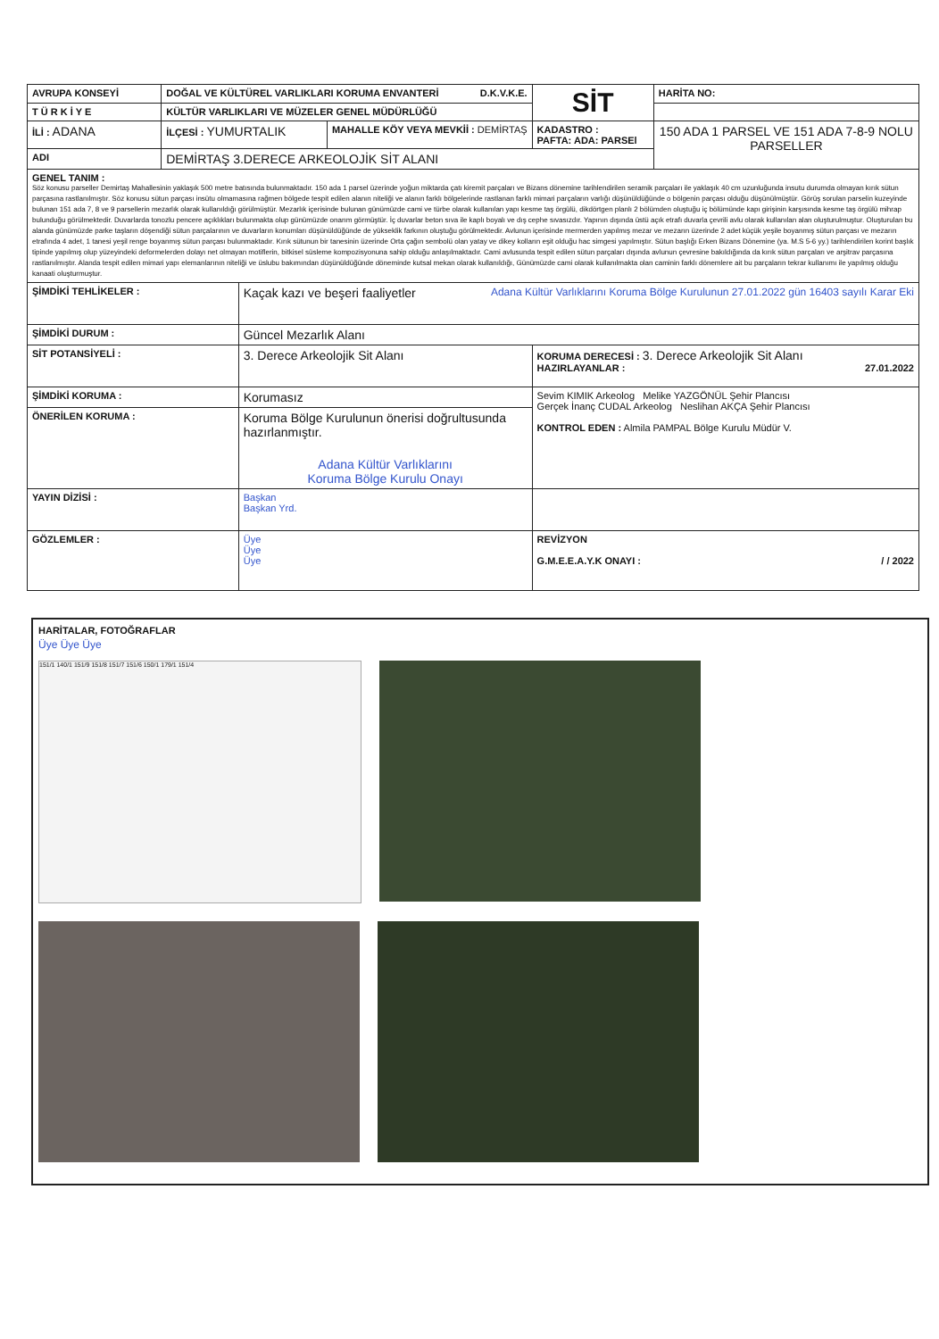| AVRUPA KONSEYİ | DOĞAL VE KÜLTÜREL VARLIKLARI KORUMA ENVANTERİ D.K.V.K.E. | | | SİT | HARİTA NO: | |
| T Ü R K İ Y E | KÜLTÜR VARLIKLARI VE MÜZELER GENEL MÜDÜRLÜĞÜ | | | | | |
| İLİ : ADANA | İLÇESİ : YUMURTALIK | | MAHALLE KÖY VEYA MEVKİİ : DEMİRTAŞ | KADASTRO : PAFTA: ADA: PARSEl | | 150 ADA 1 PARSEL VE 151 ADA 7-8-9 NOLU PARSELLER |
| ADI | DEMİRTAŞ 3.DERECE ARKEOLOJİK SİT ALANI | | | | | |
| GENEL TANIM : Söz konusu parseller Demirtaş Mahallesinin yaklaşık 500 metre batısında bulunmaktadır. 150 ada 1 parsel üzerinde yoğun miktarda çatı kiremit parçaları ve Bizans dönemine tarihlendirilen seramik parçaları ile yaklaşık 40 cm uzunluğunda insutu durumda olmayan kırık sütun parçasına rastlanılmıştır. Söz konusu sütun parçası insütu olmamasına rağmen bölgede tespit edilen alanın niteliği ve alanın farklı bölgelerinde rastlanan farklı mimari parçaların varlığı düşünüldüğünde o bölgenin parçası olduğu düşünülmüştür. Görüş sorulan parselin kuzeyinde bulunan 151 ada 7, 8 ve 9 parsellerin mezarlık olarak kullanıldığı görülmüştür. Mezarlık içerisinde bulunan günümüzde cami ve türbe olarak kullanılan yapı kesme taş örgülü, dikdörtgen planlı 2 bölümden oluştuğu iç bölümünde kapı girişinin karşısında kesme taş örgülü mihrap bulunduğu görülmektedir. Duvarlarda tonozlu pencere açıklıkları bulunmakta olup günümüzde onarım görmüştür. İç duvarlar beton sıva ile kaplı boyalı ve dış cephe sıvasızdır. Yapının dışında üstü açık etrafı duvarla çevrili avlu olarak kullanılan alan oluşturulmuştur. Oluşturulan bu alanda günümüzde parke taşların döşendiği sütun parçalarının ve duvarların konumları düşünüldüğünde de yükseklik farkının oluştuğu görülmektedir. Avlunun içerisinde mermerden yapılmış mezar ve mezarın üzerinde 2 adet küçük yeşile boyanmış sütun parçası ve mezarın etrafında 4 adet, 1 tanesi yeşil renge boyanmış sütun parçası bulunmaktadır. Kırık sütunun bir tanesinin üzerinde Orta çağın sembolü olan yatay ve dikey kolların eşit olduğu hac simgesi yapılmıştır. Sütun başlığı Erken Bizans Dönemine (ya. M.S 5-6 yy.) tarihlendirilen korint başlık tipinde yapılmış olup yüzeyindeki deformelerden dolayı net olmayan motiflerin, bitkisel süsleme kompozisyonuna sahip olduğu anlaşılmaktadır. Cami avlusunda tespit edilen sütun parçaları dışında avlunun çevresine bakıldığında da kırık sütun parçaları ve arşitrav parçasına rastlanılmıştır. Alanda tespit edilen mimari yapı elemanlarının niteliği ve üslubu bakımından düşünüldüğünde döneminde kutsal mekan olarak kullanıldığı, Günümüzde cami olarak kullanılmakta olan caminin farklı dönemlere ait bu parçaların tekrar kullanımı ile yapılmış olduğu kanaati oluşturmuştur. | | | | | | |
| ŞİMDİKİ TEHLİKELER : | | Kaçak kazı ve beşeri faaliyetler Adana Kültür Varlıklarını Koruma Bölge Kurulunun 27.01.2022 gün 16403 sayılı Karar Eki | | | | |
| ŞİMDİKİ DURUM : | | Güncel Mezarlık Alanı | | | | |
| SİT POTANSİYELİ : | | 3. Derece Arkeolojik Sit Alanı | | KORUMA DERECESİ : 3. Derece Arkeolojik Sit Alanı HAZIRLAYANLAR : 27.01.2022 | | |
| ŞİMDİKİ KORUMA : | | Korumasız | | Sevim KIMIK Arkeolog Melike YAZGÖNÜL Şehir Plancısı Gerçek İnanç CUDAL Arkeolog Neslihan AKÇA Şehir Plancısı KONTROL EDEN : Almila PAMPAL Bölge Kurulu Müdür V. | | |
| ÖNERİLEN KORUMA : | | Koruma Bölge Kurulunun önerisi doğrultusunda hazırlanmıştır. Adana Kültür Varlıklarını Koruma Bölge Kurulu Onayı | | | | |
| YAYIN DİZİSİ : | | Başkan Başkan Yrd. | | | | |
| GÖZLEMLER : | | Üye Üye Üye | | REVİZYON G.M.E.E.A.Y.K ONAYI : / / 2022 | | |
HARİTALAR, FOTOĞRAFLAR
Üye Üye Üye
151/1 140/1 151/9 151/8 151/7 151/6 150/1 179/1 151/4